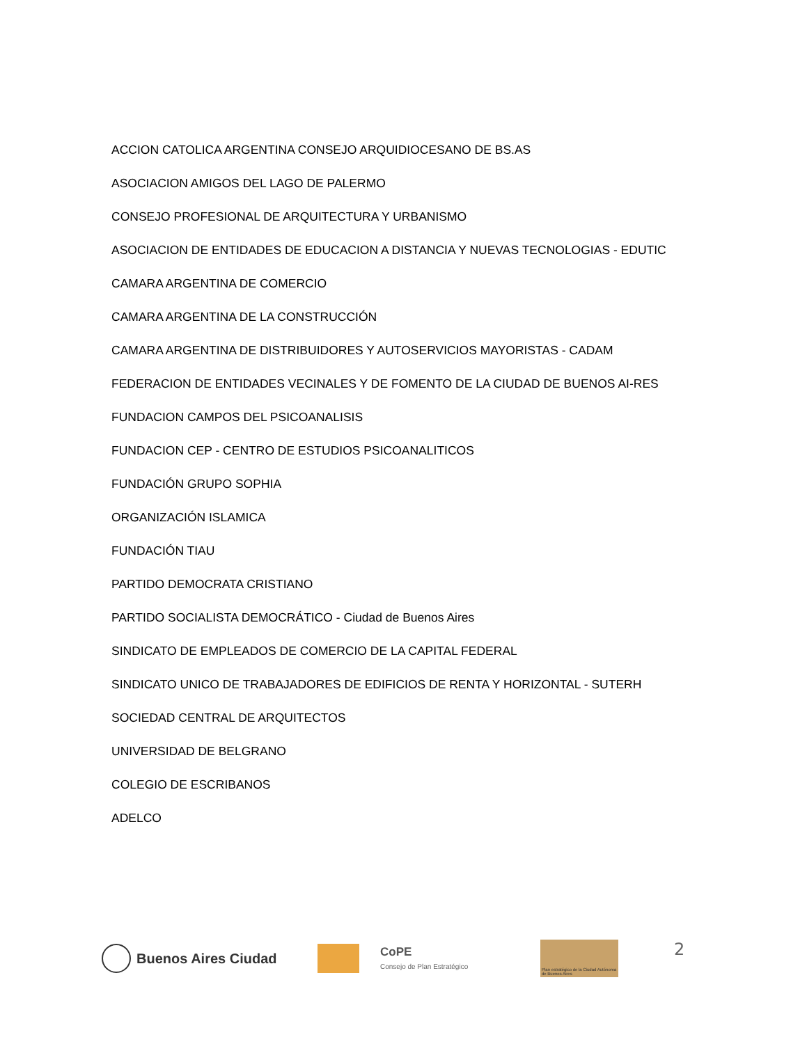ACCION CATOLICA ARGENTINA CONSEJO ARQUIDIOCESANO DE BS.AS
ASOCIACION AMIGOS DEL LAGO DE PALERMO
CONSEJO PROFESIONAL DE ARQUITECTURA Y URBANISMO
ASOCIACION DE ENTIDADES DE EDUCACION A DISTANCIA Y NUEVAS TECNOLOGIAS - EDUTIC
CAMARA ARGENTINA DE COMERCIO
CAMARA ARGENTINA DE LA CONSTRUCCIÓN
CAMARA ARGENTINA DE DISTRIBUIDORES Y AUTOSERVICIOS MAYORISTAS - CADAM
FEDERACION DE ENTIDADES VECINALES Y DE FOMENTO DE LA CIUDAD DE BUENOS AI-RES
FUNDACION CAMPOS DEL PSICOANALISIS
FUNDACION CEP - CENTRO DE ESTUDIOS PSICOANALITICOS
FUNDACIÓN GRUPO SOPHIA
ORGANIZACIÓN ISLAMICA
FUNDACIÓN TIAU
PARTIDO DEMOCRATA CRISTIANO
PARTIDO SOCIALISTA DEMOCRÁTICO - Ciudad de Buenos Aires
SINDICATO DE EMPLEADOS DE COMERCIO DE LA CAPITAL FEDERAL
SINDICATO UNICO DE TRABAJADORES DE EDIFICIOS DE RENTA Y HORIZONTAL - SUTERH
SOCIEDAD CENTRAL DE ARQUITECTOS
UNIVERSIDAD DE BELGRANO
COLEGIO DE ESCRIBANOS
ADELCO
Buenos Aires Ciudad
CoPE
Consejo de Plan Estratégico
Plan estratégico de la Ciudad Autónoma de Buenos Aires
2